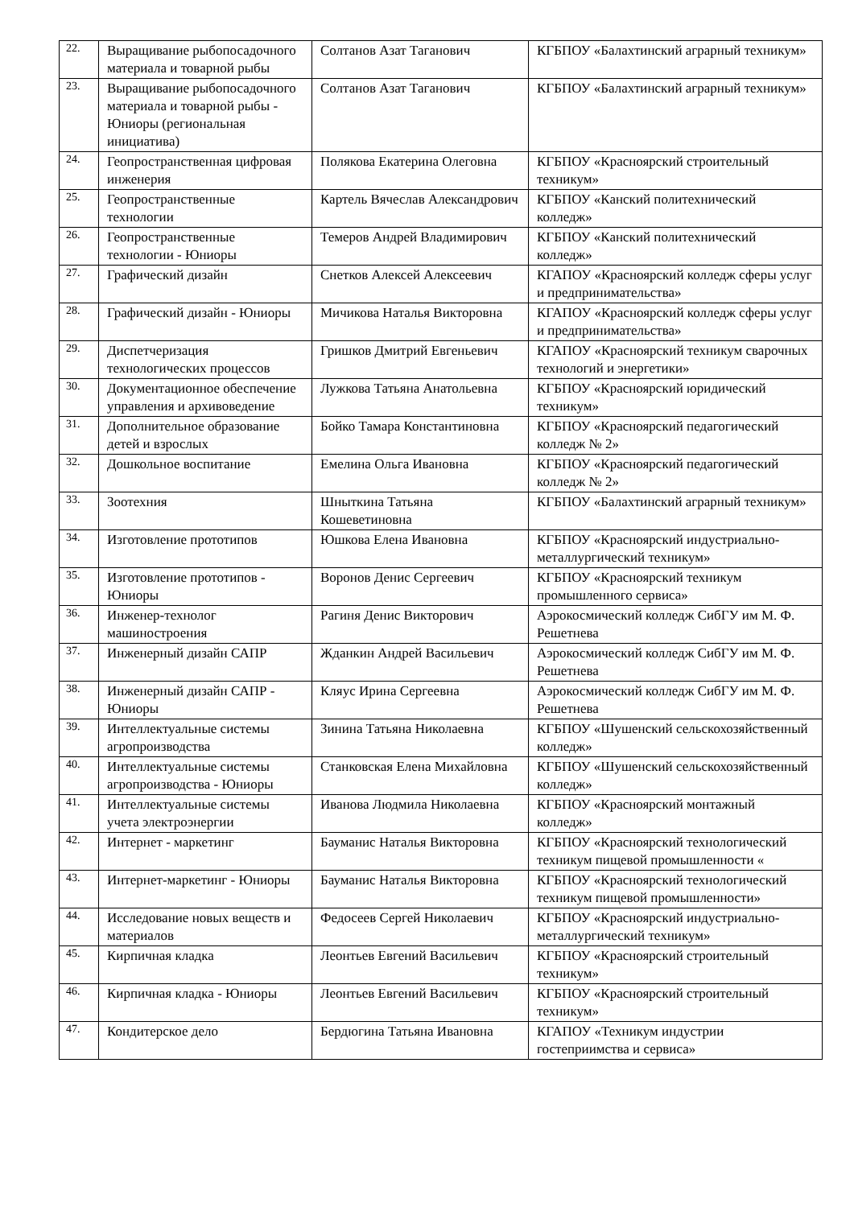| 22. | Выращивание рыбопосадочного материала и товарной рыбы | Солтанов Азат Таганович | КГБПОУ «Балахтинский аграрный техникум» |
| 23. | Выращивание рыбопосадочного материала и товарной рыбы - Юниоры (региональная инициатива) | Солтанов Азат Таганович | КГБПОУ «Балахтинский аграрный техникум» |
| 24. | Геопространственная цифровая инженерия | Полякова Екатерина Олеговна | КГБПОУ «Красноярский строительный техникум» |
| 25. | Геопространственные технологии | Картель Вячеслав Александрович | КГБПОУ «Канский политехнический колледж» |
| 26. | Геопространственные технологии - Юниоры | Темеров Андрей Владимирович | КГБПОУ «Канский политехнический колледж» |
| 27. | Графический дизайн | Снетков Алексей Алексеевич | КГАПОУ «Красноярский колледж сферы услуг и предпринимательства» |
| 28. | Графический дизайн - Юниоры | Мичикова Наталья Викторовна | КГАПОУ «Красноярский колледж сферы услуг и предпринимательства» |
| 29. | Диспетчеризация технологических процессов | Гришков Дмитрий Евгеньевич | КГАПОУ «Красноярский техникум сварочных технологий и энергетики» |
| 30. | Документационное обеспечение управления и архивоведение | Лужкова Татьяна Анатольевна | КГБПОУ «Красноярский юридический техникум» |
| 31. | Дополнительное образование детей и взрослых | Бойко Тамара Константиновна | КГБПОУ «Красноярский педагогический колледж № 2» |
| 32. | Дошкольное воспитание | Емелина Ольга Ивановна | КГБПОУ «Красноярский педагогический колледж № 2» |
| 33. | Зоотехния | Шныткина Татьяна Кошеветиновна | КГБПОУ «Балахтинский аграрный техникум» |
| 34. | Изготовление прототипов | Юшкова Елена Ивановна | КГБПОУ «Красноярский индустриально-металлургический техникум» |
| 35. | Изготовление прототипов - Юниоры | Воронов Денис Сергеевич | КГБПОУ «Красноярский техникум промышленного сервиса» |
| 36. | Инженер-технолог машиностроения | Рагиня Денис Викторович | Аэрокосмический колледж СибГУ им М. Ф. Решетнева |
| 37. | Инженерный дизайн САПР | Жданкин Андрей Васильевич | Аэрокосмический колледж СибГУ им М. Ф. Решетнева |
| 38. | Инженерный дизайн САПР - Юниоры | Кляус Ирина Сергеевна | Аэрокосмический колледж СибГУ им М. Ф. Решетнева |
| 39. | Интеллектуальные системы агропроизводства | Зинина Татьяна Николаевна | КГБПОУ «Шушенский сельскохозяйственный колледж» |
| 40. | Интеллектуальные системы агропроизводства - Юниоры | Станковская Елена Михайловна | КГБПОУ «Шушенский сельскохозяйственный колледж» |
| 41. | Интеллектуальные системы учета электроэнергии | Иванова Людмила Николаевна | КГБПОУ «Красноярский монтажный колледж» |
| 42. | Интернет - маркетинг | Бауманис Наталья Викторовна | КГБПОУ «Красноярский технологический техникум пищевой промышленности « |
| 43. | Интернет-маркетинг - Юниоры | Бауманис Наталья Викторовна | КГБПОУ «Красноярский технологический техникум пищевой промышленности» |
| 44. | Исследование новых веществ и материалов | Федосеев Сергей Николаевич | КГБПОУ «Красноярский индустриально-металлургический техникум» |
| 45. | Кирпичная кладка | Леонтьев Евгений Васильевич | КГБПОУ «Красноярский строительный техникум» |
| 46. | Кирпичная кладка - Юниоры | Леонтьев Евгений Васильевич | КГБПОУ «Красноярский строительный техникум» |
| 47. | Кондитерское дело | Бердюгина Татьяна Ивановна | КГАПОУ «Техникум индустрии гостеприимства и сервиса» |